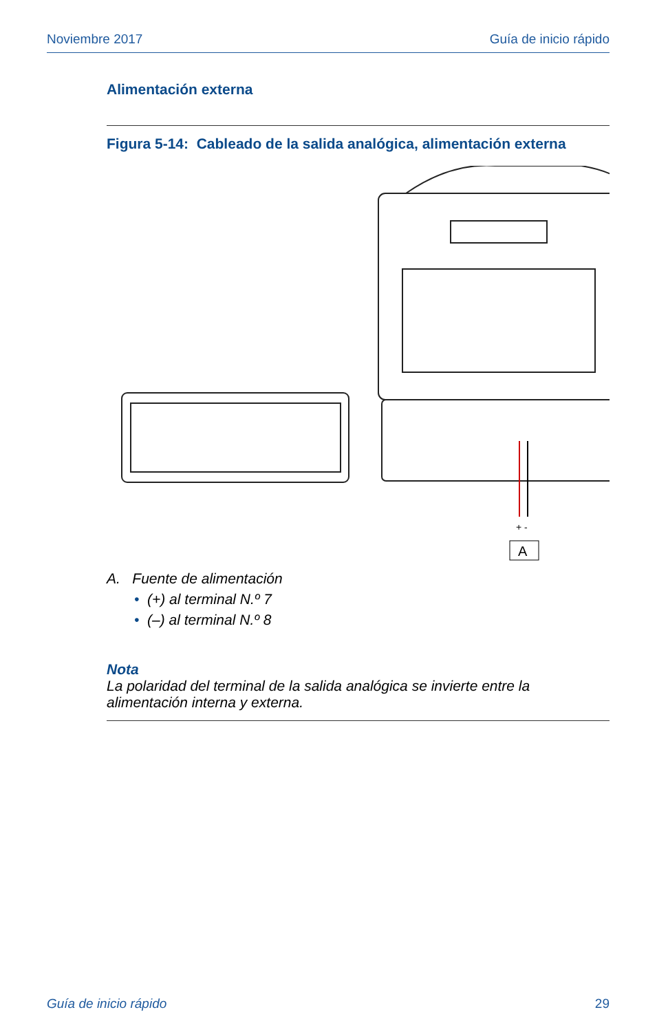Noviembre 2017 Guía de inicio rápido
Alimentación externa
Figura 5-14: Cableado de la salida analógica, alimentación externa
+ -
A
A. Fuente de alimentación
• (+) al terminal N.º 7
• (–) al terminal N.º 8
Nota
La polaridad del terminal de la salida analógica se invierte entre la alimentación interna y externa.
Guía de inicio rápido 29